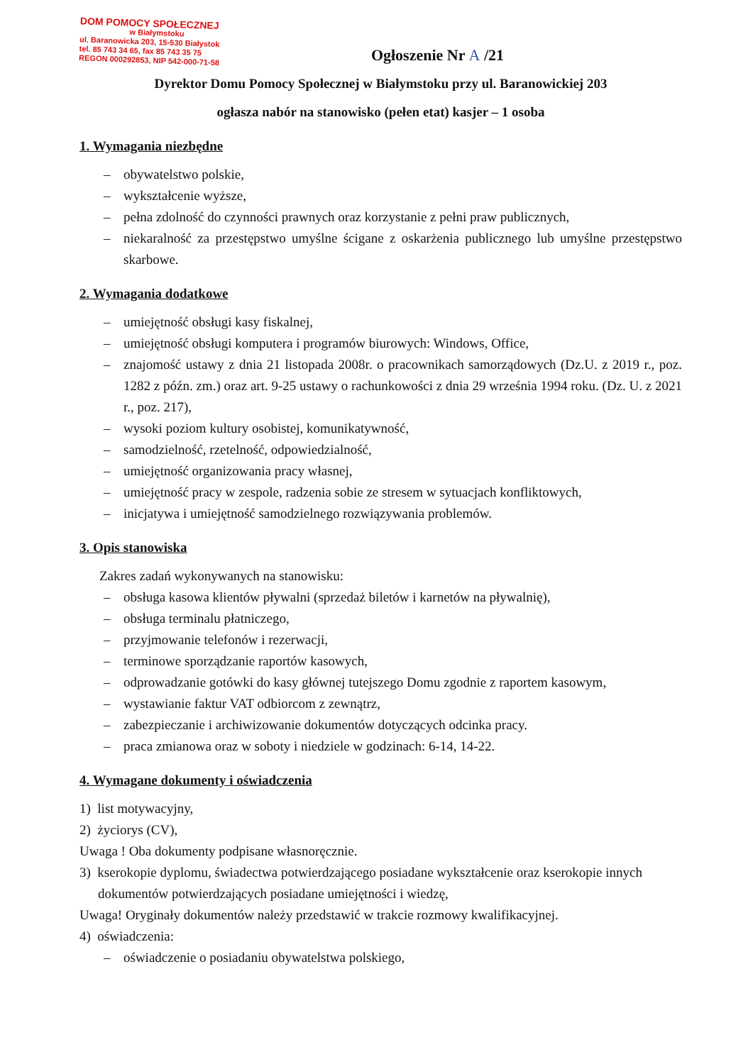DOM POMOCY SPOŁECZNEJ
w Białymstoku
ul. Baranowicka 203, 15-530 Białystok
tel. 85 743 34 65, fax 85 743 35 75
REGON 000292853, NIP 542-000-71-58
Ogłoszenie Nr A /21
Dyrektor Domu Pomocy Społecznej w Białymstoku przy ul. Baranowickiej 203
ogłasza nabór na stanowisko (pełen etat) kasjer – 1 osoba
1. Wymagania niezbędne
– obywatelstwo polskie,
– wykształcenie wyższe,
– pełna zdolność do czynności prawnych oraz korzystanie z pełni praw publicznych,
– niekaralność za przestępstwo umyślne ścigane z oskarżenia publicznego lub umyślne przestępstwo skarbowe.
2. Wymagania dodatkowe
– umiejętność obsługi kasy fiskalnej,
– umiejętność obsługi komputera i programów biurowych: Windows, Office,
– znajomość ustawy z dnia 21 listopada 2008r. o pracownikach samorządowych (Dz.U. z 2019 r., poz. 1282 z późn. zm.) oraz art. 9-25 ustawy o rachunkowości z dnia 29 września 1994 roku. (Dz. U. z 2021 r., poz. 217),
– wysoki poziom kultury osobistej, komunikatywność,
– samodzielność, rzetelność, odpowiedzialność,
– umiejętność organizowania pracy własnej,
– umiejętność pracy w zespole, radzenia sobie ze stresem w sytuacjach konfliktowych,
– inicjatywa i umiejętność samodzielnego rozwiązywania problemów.
3. Opis stanowiska
Zakres zadań wykonywanych na stanowisku:
– obsługa kasowa klientów pływalni (sprzedaż biletów i karnetów na pływalnię),
– obsługa terminalu płatniczego,
– przyjmowanie telefonów i rezerwacji,
– terminowe sporządzanie raportów kasowych,
– odprowadzanie gotówki do kasy głównej tutejszego Domu zgodnie z raportem kasowym,
– wystawianie faktur VAT odbiorcom z zewnątrz,
– zabezpieczanie i archiwizowanie dokumentów dotyczących odcinka pracy.
– praca zmianowa oraz w soboty i niedziele w godzinach: 6-14, 14-22.
4. Wymagane dokumenty i oświadczenia
1) list motywacyjny,
2) życiorys (CV),
Uwaga ! Oba dokumenty podpisane własnoręcznie.
3) kserokopie dyplomu, świadectwa potwierdzającego posiadane wykształcenie oraz kserokopie innych dokumentów potwierdzających posiadane umiejętności i wiedzę,
Uwaga! Oryginały dokumentów należy przedstawić w trakcie rozmowy kwalifikacyjnej.
4) oświadczenia:
– oświadczenie o posiadaniu obywatelstwa polskiego,